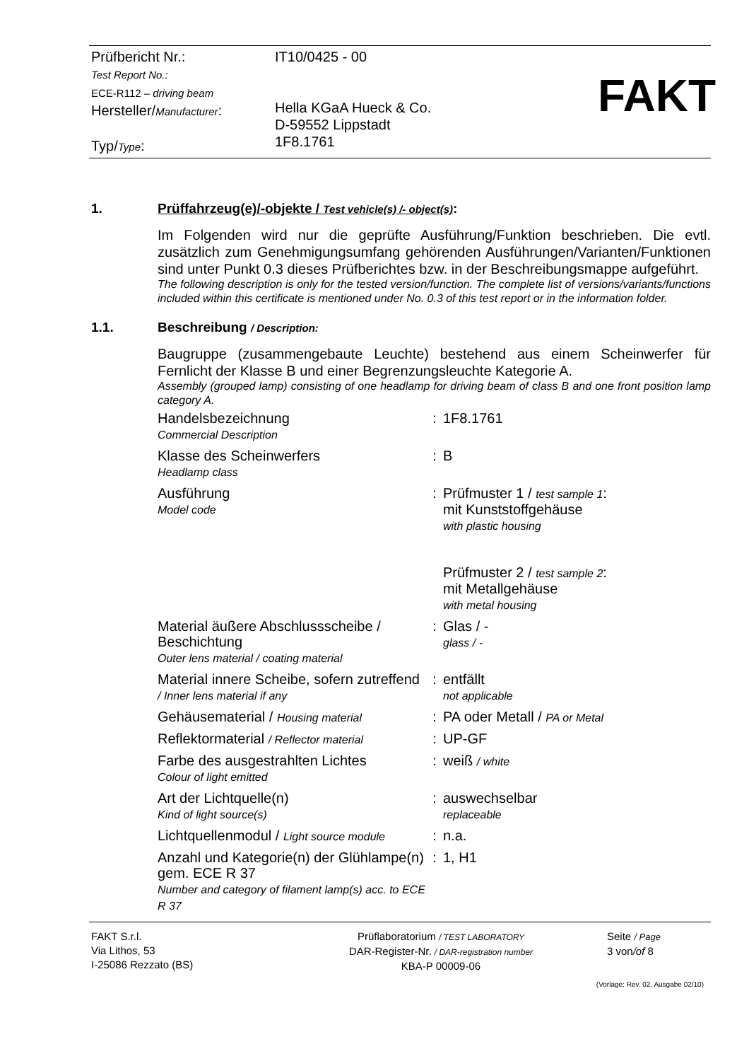Prüfbericht Nr.:
Test Report No.:
ECE-R112 – driving beam
Hersteller/Manufacturer:
Typ/Type:
IT10/0425 - 00
Hella KGaA Hueck & Co.
D-59552 Lippstadt
1F8.1761
FAKT
1. Prüffahrzeug(e)/-objekte / Test vehicle(s) /- object(s):
Im Folgenden wird nur die geprüfte Ausführung/Funktion beschrieben. Die evtl. zusätzlich zum Genehmigungsumfang gehörenden Ausführungen/Varianten/Funktionen sind unter Punkt 0.3 dieses Prüfberichtes bzw. in der Beschreibungsmappe aufgeführt.
The following description is only for the tested version/function. The complete list of versions/variants/functions included within this certificate is mentioned under No. 0.3 of this test report or in the information folder.
1.1. Beschreibung / Description:
Baugruppe (zusammengebaute Leuchte) bestehend aus einem Scheinwerfer für Fernlicht der Klasse B und einer Begrenzungsleuchte Kategorie A.
Assembly (grouped lamp) consisting of one headlamp for driving beam of class B and one front position lamp category A.
| Handelsbezeichnung Commercial Description | : | 1F8.1761 |
| Klasse des Scheinwerfers Headlamp class | : | B |
| Ausführung Model code | : | Prüfmuster 1 / test sample 1 : mit Kunststoffgehäuse with plastic housing Prüfmuster 2 / test sample 2 : mit Metallgehäuse with metal housing |
| Material äußere Abschlussscheibe / Beschichtung Outer lens material / coating material | : | Glas / - glass / - |
| Material innere Scheibe, sofern zutreffend / Inner lens material if any | : | entfällt not applicable |
| Gehäusematerial / Housing material | : | PA oder Metall / PA or Metal |
| Reflektormaterial / Reflector material | : | UP-GF |
| Farbe des ausgestrahlten Lichtes Colour of light emitted | : | weiß / white |
| Art der Lichtquelle(n) Kind of light source(s) | : | auswechselbar replaceable |
| Lichtquellenmodul / Light source module | : | n.a. |
| Anzahl und Kategorie(n) der Glühlampe(n) gem. ECE R 37 Number and category of filament lamp(s) acc. to ECE R 37 | : | 1, H1 |
FAKT S.r.l.
Via Lithos, 53
I-25086 Rezzato (BS)
Prüflaboratorium / TEST LABORATORY
DAR-Register-Nr. / DAR-registration number
KBA-P 00009-06
Seite / Page
3 von/of 8
(Vorlage: Rev. 02, Ausgabe 02/10)